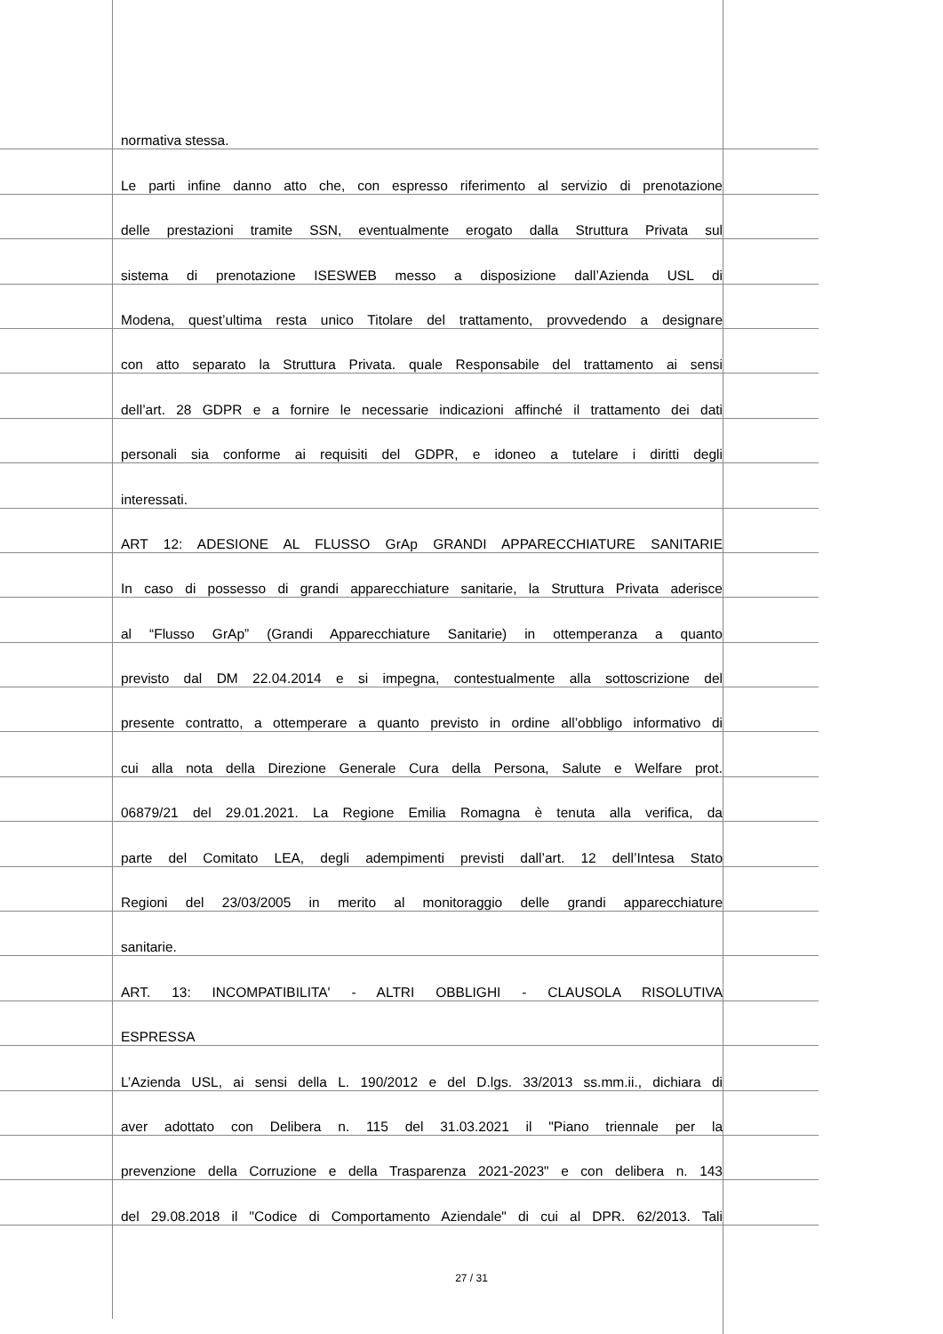normativa stessa.
Le parti infine danno atto che, con espresso riferimento al servizio di prenotazione
delle prestazioni tramite SSN, eventualmente erogato dalla Struttura Privata sul
sistema di prenotazione ISESWEB messo a disposizione dall’Azienda USL di
Modena, quest’ultima resta unico Titolare del trattamento, provvedendo a designare
con atto separato la Struttura Privata. quale Responsabile del trattamento ai sensi
dell’art. 28 GDPR e a fornire le necessarie indicazioni affinché il trattamento dei dati
personali sia conforme ai requisiti del GDPR, e idoneo a tutelare i diritti degli
interessati.
ART 12: ADESIONE AL FLUSSO GrAp GRANDI APPARECCHIATURE SANITARIE
In caso di possesso di grandi apparecchiature sanitarie, la Struttura Privata aderisce
al “Flusso GrAp” (Grandi Apparecchiature Sanitarie) in ottemperanza a quanto
previsto dal DM 22.04.2014 e si impegna, contestualmente alla sottoscrizione del
presente contratto, a ottemperare a quanto previsto in ordine all’obbligo informativo di
cui alla nota della Direzione Generale Cura della Persona, Salute e Welfare prot.
06879/21 del 29.01.2021. La Regione Emilia Romagna è tenuta alla verifica, da
parte del Comitato LEA, degli adempimenti previsti dall’art. 12 dell’Intesa Stato
Regioni del 23/03/2005 in merito al monitoraggio delle grandi apparecchiature
sanitarie.
ART. 13: INCOMPATIBILITA' - ALTRI OBBLIGHI - CLAUSOLA RISOLUTIVA
ESPRESSA
L’Azienda USL, ai sensi della L. 190/2012 e del D.lgs. 33/2013 ss.mm.ii., dichiara di
aver adottato con Delibera n. 115 del 31.03.2021 il "Piano triennale per la
prevenzione della Corruzione e della Trasparenza 2021-2023" e con delibera n. 143
del 29.08.2018 il "Codice di Comportamento Aziendale" di cui al DPR. 62/2013. Tali
27 / 31